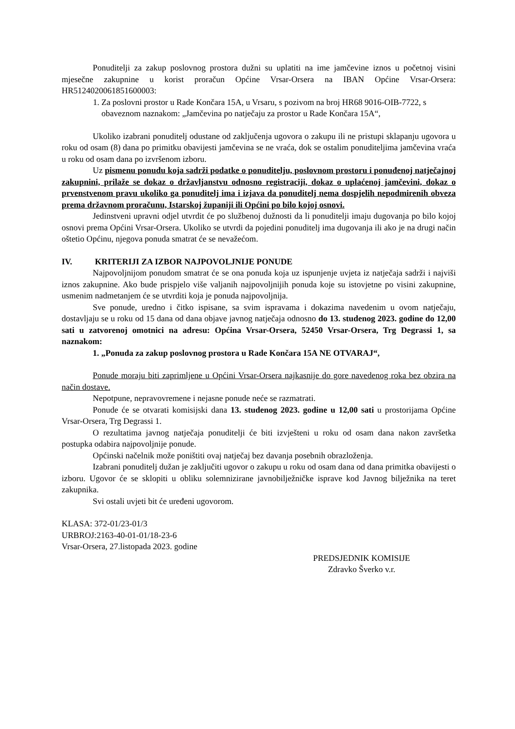Ponuditelji za zakup poslovnog prostora dužni su uplatiti na ime jamčevine iznos u početnoj visini mjesečne zakupnine u korist proračun Općine Vrsar-Orsera na IBAN Općine Vrsar-Orsera: HR5124020061851600003:
1. Za poslovni prostor u Rade Končara 15A, u Vrsaru, s pozivom na broj HR68 9016-OIB-7722, s obaveznom naznakom: „Jamčevina po natječaju za prostor u Rade Končara 15A“,
Ukoliko izabrani ponuditelj odustane od zaključenja ugovora o zakupu ili ne pristupi sklapanju ugovora u roku od osam (8) dana po primitku obavijesti jamčevina se ne vraća, dok se ostalim ponuditeljima jamčevina vraća u roku od osam dana po izvršenom izboru.
Uz pismenu ponudu koja sadrži podatke o ponuditelju, poslovnom prostoru i ponuđenoj natječajnoj zakupnini, prilaže se dokaz o državljanstvu odnosno registraciji, dokaz o uplaćenoj jamčevini, dokaz o prvenstvenom pravu ukoliko ga ponuditelj ima i izjava da ponuditelj nema dospjelih nepodmirenih obveza prema državnom proračunu, Istarskoj županiji ili Općini po bilo kojoj osnovi.
Jedinstveni upravni odjel utvrdit će po službenoj dužnosti da li ponuditelji imaju dugovanja po bilo kojoj osnovi prema Općini Vrsar-Orsera. Ukoliko se utvrdi da pojedini ponuditelj ima dugovanja ili ako je na drugi način oštetio Općinu, njegova ponuda smatrat će se nevažećom.
IV. KRITERIJI ZA IZBOR NAJPOVOLJNIJE PONUDE
Najpovoljnijom ponudom smatrat će se ona ponuda koja uz ispunjenje uvjeta iz natječaja sadrži i najviši iznos zakupnine. Ako bude prispjelo više valjanih najpovoljnijih ponuda koje su istovjetne po visini zakupnine, usmenim nadmetanjem će se utvrditi koja je ponuda najpovoljnija.
Sve ponude, uredno i čitko ispisane, sa svim ispravama i dokazima navedenim u ovom natječaju, dostavljaju se u roku od 15 dana od dana objave javnog natječaja odnosno do 13. studenog 2023. godine do 12,00 sati u zatvorenoj omotnici na adresu: Općina Vrsar-Orsera, 52450 Vrsar-Orsera, Trg Degrassi 1, sa naznakom:
1. „Ponuda za zakup poslovnog prostora u Rade Končara 15A NE OTVARAJ“,
Ponude moraju biti zaprimljene u Općini Vrsar-Orsera najkasnije do gore navedenog roka bez obzira na način dostave.
Nepotpune, nepravovremene i nejasne ponude neće se razmatrati.
Ponude će se otvarati komisijski dana 13. studenog 2023. godine u 12,00 sati u prostorijama Općine Vrsar-Orsera, Trg Degrassi 1.
O rezultatima javnog natječaja ponuditelji će biti izvješteni u roku od osam dana nakon završetka postupka odabira najpovoljnije ponude.
Općinski načelnik može poništiti ovaj natječaj bez davanja posebnih obrazloženja.
Izabrani ponuditelj dužan je zaključiti ugovor o zakupu u roku od osam dana od dana primitka obavijesti o izboru. Ugovor će se sklopiti u obliku solemnizirane javnobilježničke isprave kod Javnog bilježnika na teret zakupnika.
Svi ostali uvjeti bit će uređeni ugovorom.
KLASA: 372-01/23-01/3
URBROJ:2163-40-01-01/18-23-6
Vrsar-Orsera, 27.listopada 2023. godine
PREDSJEDNIK KOMISIJE
Zdravko Šverko v.r.